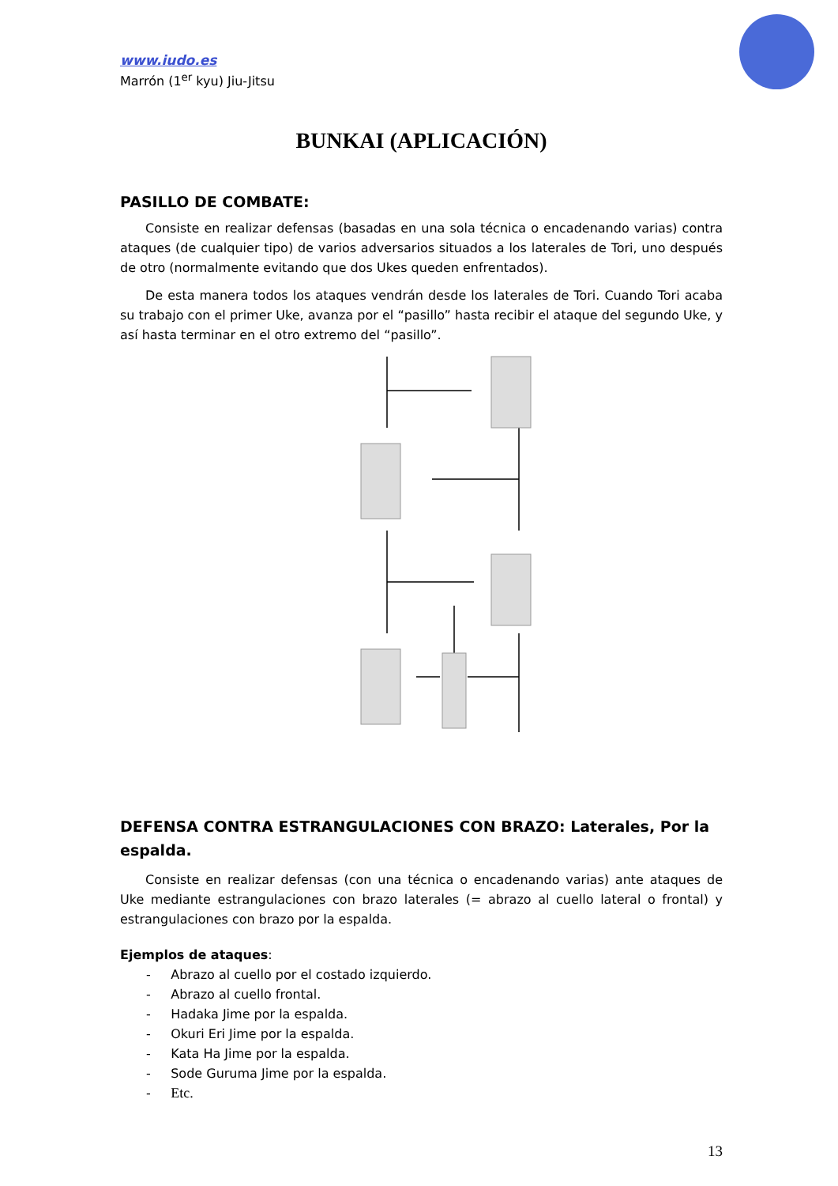www.iudo.es
Marrón (1<sup>er</sup> kyu) Jiu-Jitsu
BUNKAI (APLICACIÓN)
PASILLO DE COMBATE:
Consiste en realizar defensas (basadas en una sola técnica o encadenando varias) contra ataques (de cualquier tipo) de varios adversarios situados a los laterales de Tori, uno después de otro (normalmente evitando que dos Ukes queden enfrentados).
De esta manera todos los ataques vendrán desde los laterales de Tori. Cuando Tori acaba su trabajo con el primer Uke, avanza por el “pasillo” hasta recibir el ataque del segundo Uke, y así hasta terminar en el otro extremo del “pasillo”.
DEFENSA CONTRA ESTRANGULACIONES CON BRAZO: Laterales, Por la espalda.
Consiste en realizar defensas (con una técnica o encadenando varias) ante ataques de Uke mediante estrangulaciones con brazo laterales (= abrazo al cuello lateral o frontal) y estrangulaciones con brazo por la espalda.
Ejemplos de ataques:
- Abrazo al cuello por el costado izquierdo.
- Abrazo al cuello frontal.
- Hadaka Jime por la espalda.
- Okuri Eri Jime por la espalda.
- Kata Ha Jime por la espalda.
- Sode Guruma Jime por la espalda.
- Etc.
13